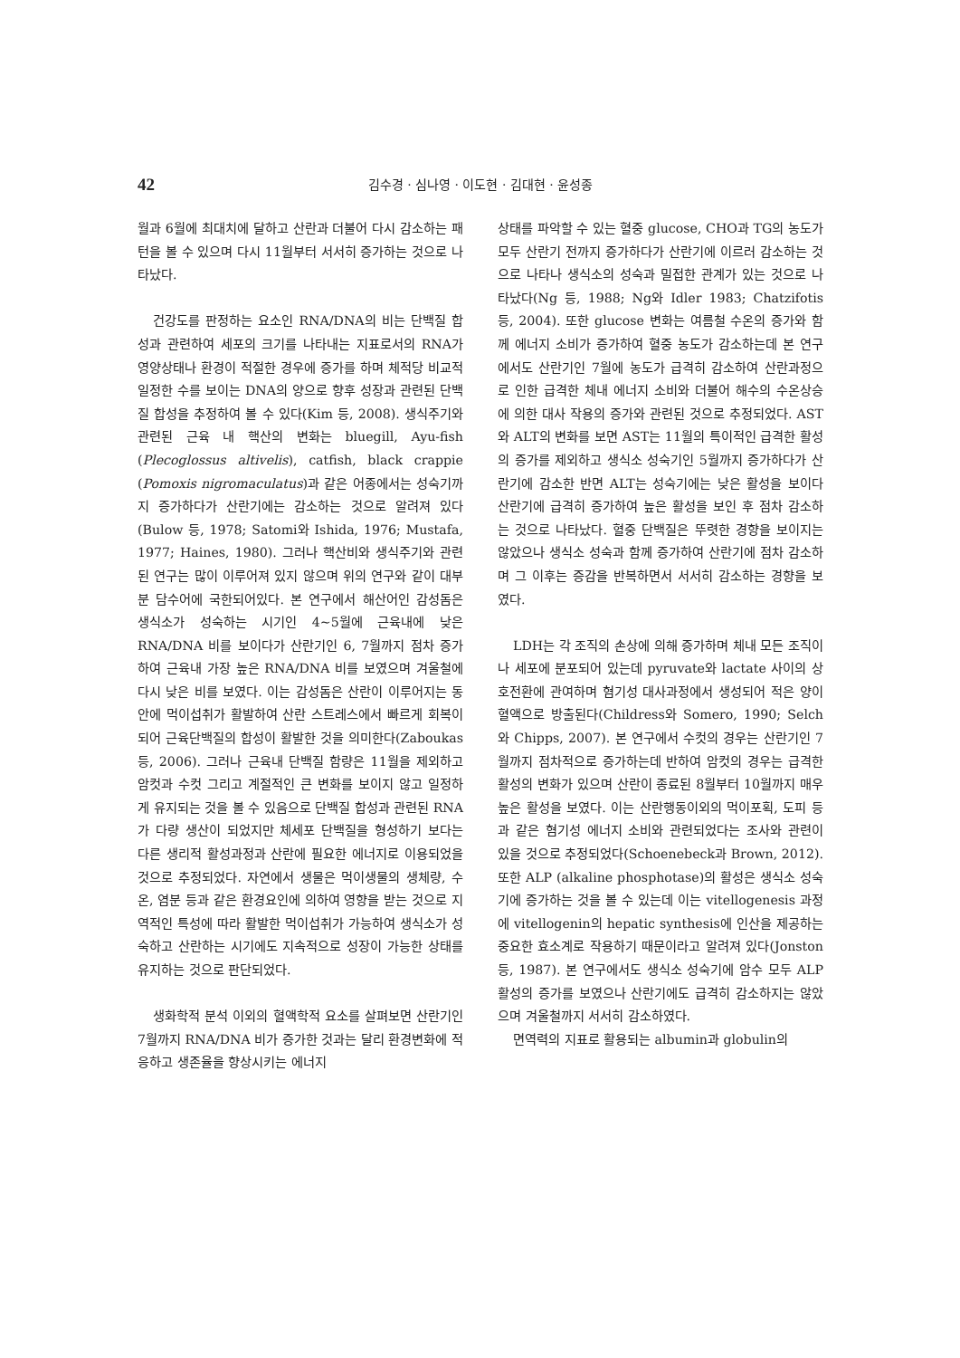42 김수경 · 심나영 · 이도현 · 김대현 · 윤성종
월과 6월에 최대치에 달하고 산란과 더불어 다시 감소하는 패턴을 볼 수 있으며 다시 11월부터 서서히 증가하는 것으로 나타났다.
건강도를 판정하는 요소인 RNA/DNA의 비는 단백질 합성과 관련하여 세포의 크기를 나타내는 지표로서의 RNA가 영양상태나 환경이 적절한 경우에 증가를 하며 체적당 비교적 일정한 수를 보이는 DNA의 양으로 향후 성장과 관련된 단백질 합성을 추정하여 볼 수 있다(Kim 등, 2008). 생식주기와 관련된 근육 내 핵산의 변화는 bluegill, Ayu-fish (Plecoglossus altivelis), catfish, black crappie (Pomoxis nigromaculatus)과 같은 어종에서는 성숙기까지 증가하다가 산란기에는 감소하는 것으로 알려져 있다(Bulow 등, 1978; Satomi와 Ishida, 1976; Mustafa, 1977; Haines, 1980). 그러나 핵산비와 생식주기와 관련된 연구는 많이 이루어져 있지 않으며 위의 연구와 같이 대부분 담수어에 국한되어있다. 본 연구에서 해산어인 감성돔은 생식소가 성숙하는 시기인 4~5월에 근육내에 낮은 RNA/DNA 비를 보이다가 산란기인 6, 7월까지 점차 증가하여 근육내 가장 높은 RNA/DNA 비를 보였으며 겨울철에 다시 낮은 비를 보였다. 이는 감성돔은 산란이 이루어지는 동안에 먹이섭취가 활발하여 산란 스트레스에서 빠르게 회복이 되어 근육단백질의 합성이 활발한 것을 의미한다(Zaboukas 등, 2006). 그러나 근육내 단백질 함량은 11월을 제외하고 암컷과 수컷 그리고 계절적인 큰 변화를 보이지 않고 일정하게 유지되는 것을 볼 수 있음으로 단백질 합성과 관련된 RNA가 다량 생산이 되었지만 체세포 단백질을 형성하기 보다는 다른 생리적 활성과정과 산란에 필요한 에너지로 이용되었을 것으로 추정되었다. 자연에서 생물은 먹이생물의 생체량, 수온, 염분 등과 같은 환경요인에 의하여 영향을 받는 것으로 지역적인 특성에 따라 활발한 먹이섭취가 가능하여 생식소가 성숙하고 산란하는 시기에도 지속적으로 성장이 가능한 상태를 유지하는 것으로 판단되었다.
생화학적 분석 이외의 혈액학적 요소를 살펴보면 산란기인 7월까지 RNA/DNA 비가 증가한 것과는 달리 환경변화에 적응하고 생존율을 향상시키는 에너지
상태를 파악할 수 있는 혈중 glucose, CHO과 TG의 농도가 모두 산란기 전까지 증가하다가 산란기에 이르러 감소하는 것으로 나타나 생식소의 성숙과 밀접한 관계가 있는 것으로 나타났다(Ng 등, 1988; Ng와 Idler 1983; Chatzifotis 등, 2004). 또한 glucose 변화는 여름철 수온의 증가와 함께 에너지 소비가 증가하여 혈중 농도가 감소하는데 본 연구에서도 산란기인 7월에 농도가 급격히 감소하여 산란과정으로 인한 급격한 체내 에너지 소비와 더불어 해수의 수온상승에 의한 대사 작용의 증가와 관련된 것으로 추정되었다. AST와 ALT의 변화를 보면 AST는 11월의 특이적인 급격한 활성의 증가를 제외하고 생식소 성숙기인 5월까지 증가하다가 산란기에 감소한 반면 ALT는 성숙기에는 낮은 활성을 보이다 산란기에 급격히 증가하여 높은 활성을 보인 후 점차 감소하는 것으로 나타났다. 혈중 단백질은 뚜렷한 경향을 보이지는 않았으나 생식소 성숙과 함께 증가하여 산란기에 점차 감소하며 그 이후는 증감을 반복하면서 서서히 감소하는 경향을 보였다.
LDH는 각 조직의 손상에 의해 증가하며 체내 모든 조직이나 세포에 분포되어 있는데 pyruvate와 lactate 사이의 상호전환에 관여하며 혐기성 대사과정에서 생성되어 적은 양이 혈액으로 방출된다(Childress와 Somero, 1990; Selch와 Chipps, 2007). 본 연구에서 수컷의 경우는 산란기인 7월까지 점차적으로 증가하는데 반하여 암컷의 경우는 급격한 활성의 변화가 있으며 산란이 종료된 8월부터 10월까지 매우 높은 활성을 보였다. 이는 산란행동이외의 먹이포획, 도피 등과 같은 혐기성 에너지 소비와 관련되었다는 조사와 관련이 있을 것으로 추정되었다(Schoenebeck과 Brown, 2012). 또한 ALP (alkaline phosphotase)의 활성은 생식소 성숙기에 증가하는 것을 볼 수 있는데 이는 vitellogenesis 과정에 vitellogenin의 hepatic synthesis에 인산을 제공하는 중요한 효소계로 작용하기 때문이라고 알려져 있다(Jonston 등, 1987). 본 연구에서도 생식소 성숙기에 암수 모두 ALP 활성의 증가를 보였으나 산란기에도 급격히 감소하지는 않았으며 겨울철까지 서서히 감소하였다.
면역력의 지표로 활용되는 albumin과 globulin의